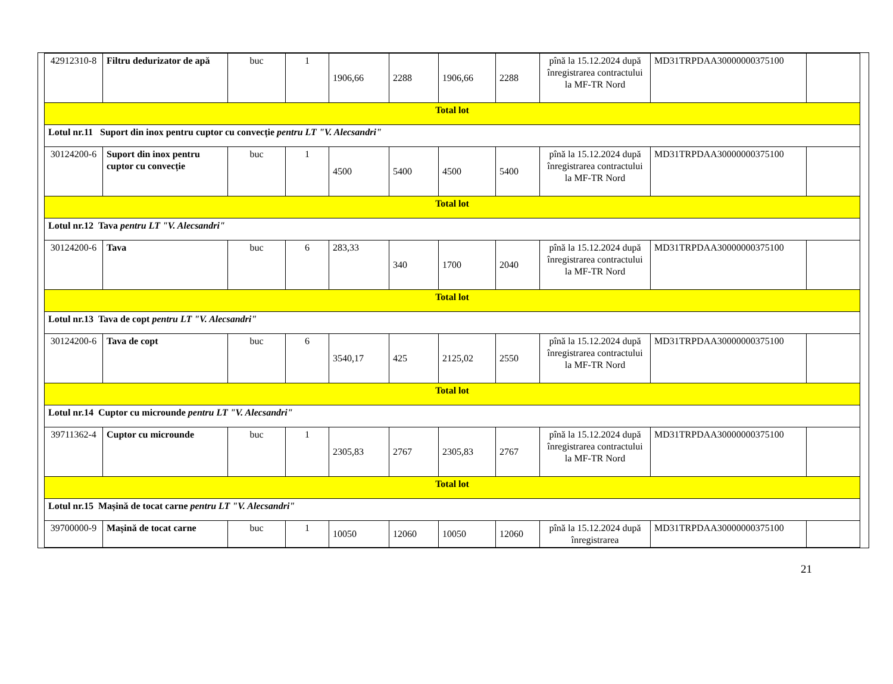| 42912310-8 | Filtru dedurizator de apă | buc | 1 | 1906,66 | 2288 | 1906,66 | 2288 | pînă la 15.12.2024 după înregistrarea contractului la MF-TR Nord | MD31TRPDAA30000000375100 | |
| Total lot | | | | | | | | | | |
| Lotul nr.11 Suport din inox pentru cuptor cu convecție pentru LT "V. Alecsandri" | | | | | | | | | | |
| 30124200-6 | Suport din inox pentru cuptor cu convecție | buc | 1 | 4500 | 5400 | 4500 | 5400 | pînă la 15.12.2024 după înregistrarea contractului la MF-TR Nord | MD31TRPDAA30000000375100 | |
| Total lot | | | | | | | | | | |
| Lotul nr.12 Tava pentru LT "V. Alecsandri" | | | | | | | | | | |
| 30124200-6 | Tava | buc | 6 | 283,33 | 340 | 1700 | 2040 | pînă la 15.12.2024 după înregistrarea contractului la MF-TR Nord | MD31TRPDAA30000000375100 | |
| Total lot | | | | | | | | | | |
| Lotul nr.13 Tava de copt pentru LT "V. Alecsandri" | | | | | | | | | | |
| 30124200-6 | Tava de copt | buc | 6 | 3540,17 | 425 | 2125,02 | 2550 | pînă la 15.12.2024 după înregistrarea contractului la MF-TR Nord | MD31TRPDAA30000000375100 | |
| Total lot | | | | | | | | | | |
| Lotul nr.14 Cuptor cu microunde pentru LT "V. Alecsandri" | | | | | | | | | | |
| 39711362-4 | Cuptor cu microunde | buc | 1 | 2305,83 | 2767 | 2305,83 | 2767 | pînă la 15.12.2024 după înregistrarea contractului la MF-TR Nord | MD31TRPDAA30000000375100 | |
| Total lot | | | | | | | | | | |
| Lotul nr.15 Mașină de tocat carne pentru LT "V. Alecsandri" | | | | | | | | | | |
| 39700000-9 | Mașină de tocat carne | buc | 1 | 10050 | 12060 | 10050 | 12060 | pînă la 15.12.2024 după înregistrarea | MD31TRPDAA30000000375100 | |
21